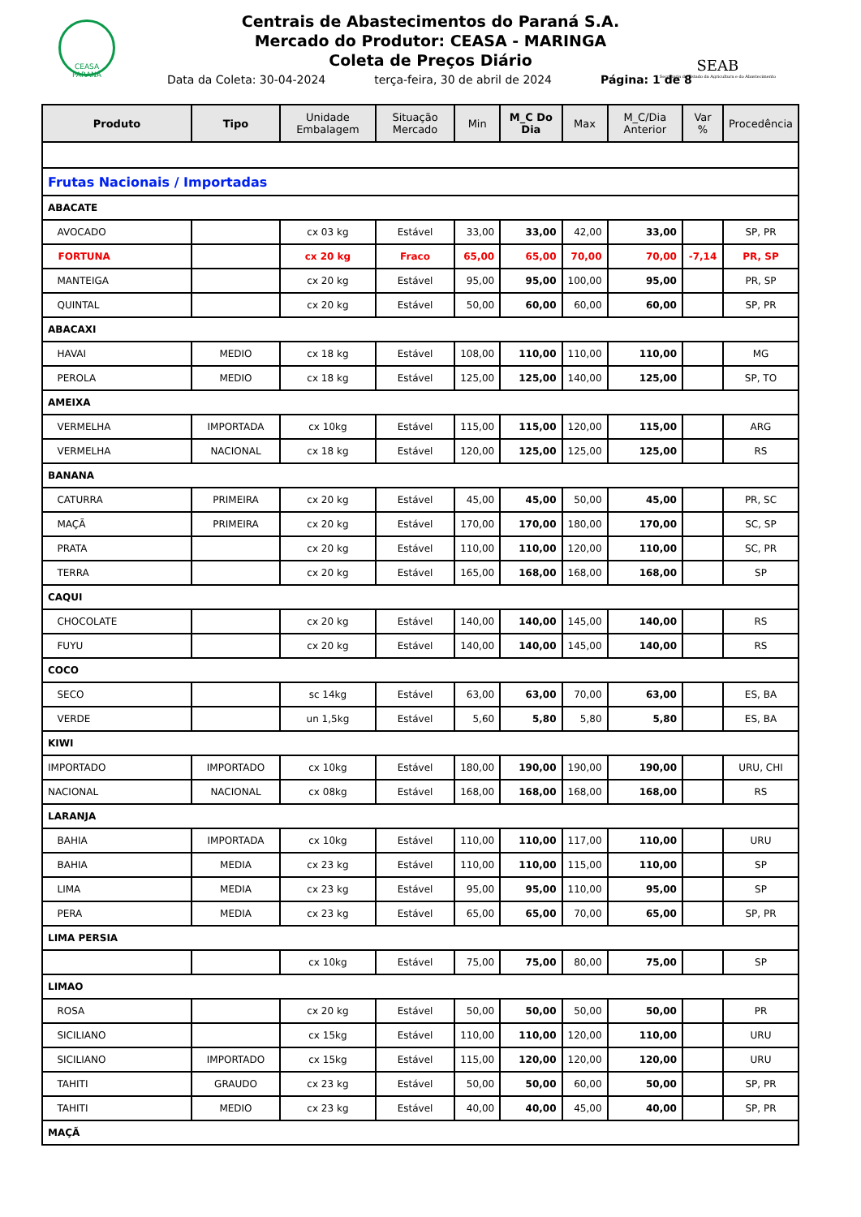CEASA PARANÁ
Centrais de Abastecimentos do Paraná S.A.
Mercado do Produtor: CEASA - MARINGA
Coleta de Preços Diário
SEAB
Secretaria de Estado da Agricultura e do Abastecimento
Data da Coleta: 30-04-2024 terça-feira, 30 de abril de 2024 Página: 1 de 8
| Produto | Tipo | Unidade Embalagem | Situação Mercado | Min | M_C Do Dia | Max | M_C/Dia Anterior | Var % | Procedência |
| --- | --- | --- | --- | --- | --- | --- | --- | --- | --- |
| Frutas Nacionais / Importadas | | | | | | | | | |
| ABACATE | | | | | | | | | |
| AVOCADO | | cx 03 kg | Estável | 33,00 | 33,00 | 42,00 | 33,00 | | SP, PR |
| FORTUNA | | cx 20 kg | Fraco | 65,00 | 65,00 | 70,00 | 70,00 | -7,14 | PR, SP |
| MANTEIGA | | cx 20 kg | Estável | 95,00 | 95,00 | 100,00 | 95,00 | | PR, SP |
| QUINTAL | | cx 20 kg | Estável | 50,00 | 60,00 | 60,00 | 60,00 | | SP, PR |
| ABACAXI | | | | | | | | | |
| HAVAI | MEDIO | cx 18 kg | Estável | 108,00 | 110,00 | 110,00 | 110,00 | | MG |
| PEROLA | MEDIO | cx 18 kg | Estável | 125,00 | 125,00 | 140,00 | 125,00 | | SP, TO |
| AMEIXA | | | | | | | | | |
| VERMELHA | IMPORTADA | cx 10kg | Estável | 115,00 | 115,00 | 120,00 | 115,00 | | ARG |
| VERMELHA | NACIONAL | cx 18 kg | Estável | 120,00 | 125,00 | 125,00 | 125,00 | | RS |
| BANANA | | | | | | | | | |
| CATURRA | PRIMEIRA | cx 20 kg | Estável | 45,00 | 45,00 | 50,00 | 45,00 | | PR, SC |
| MAÇÃ | PRIMEIRA | cx 20 kg | Estável | 170,00 | 170,00 | 180,00 | 170,00 | | SC, SP |
| PRATA | | cx 20 kg | Estável | 110,00 | 110,00 | 120,00 | 110,00 | | SC, PR |
| TERRA | | cx 20 kg | Estável | 165,00 | 168,00 | 168,00 | 168,00 | | SP |
| CAQUI | | | | | | | | | |
| CHOCOLATE | | cx 20 kg | Estável | 140,00 | 140,00 | 145,00 | 140,00 | | RS |
| FUYU | | cx 20 kg | Estável | 140,00 | 140,00 | 145,00 | 140,00 | | RS |
| COCO | | | | | | | | | |
| SECO | | sc 14kg | Estável | 63,00 | 63,00 | 70,00 | 63,00 | | ES, BA |
| VERDE | | un 1,5kg | Estável | 5,60 | 5,80 | 5,80 | 5,80 | | ES, BA |
| KIWI | | | | | | | | | |
| IMPORTADO | IMPORTADO | cx 10kg | Estável | 180,00 | 190,00 | 190,00 | 190,00 | | URU, CHI |
| NACIONAL | NACIONAL | cx 08kg | Estável | 168,00 | 168,00 | 168,00 | 168,00 | | RS |
| LARANJA | | | | | | | | | |
| BAHIA | IMPORTADA | cx 10kg | Estável | 110,00 | 110,00 | 117,00 | 110,00 | | URU |
| BAHIA | MEDIA | cx 23 kg | Estável | 110,00 | 110,00 | 115,00 | 110,00 | | SP |
| LIMA | MEDIA | cx 23 kg | Estável | 95,00 | 95,00 | 110,00 | 95,00 | | SP |
| PERA | MEDIA | cx 23 kg | Estável | 65,00 | 65,00 | 70,00 | 65,00 | | SP, PR |
| LIMA PERSIA | | | | | | | | | |
| | | cx 10kg | Estável | 75,00 | 75,00 | 80,00 | 75,00 | | SP |
| LIMAO | | | | | | | | | |
| ROSA | | cx 20 kg | Estável | 50,00 | 50,00 | 50,00 | 50,00 | | PR |
| SICILIANO | | cx 15kg | Estável | 110,00 | 110,00 | 120,00 | 110,00 | | URU |
| SICILIANO | IMPORTADO | cx 15kg | Estável | 115,00 | 120,00 | 120,00 | 120,00 | | URU |
| TAHITI | GRAUDO | cx 23 kg | Estável | 50,00 | 50,00 | 60,00 | 50,00 | | SP, PR |
| TAHITI | MEDIO | cx 23 kg | Estável | 40,00 | 40,00 | 45,00 | 40,00 | | SP, PR |
| MAÇÃ | | | | | | | | | |